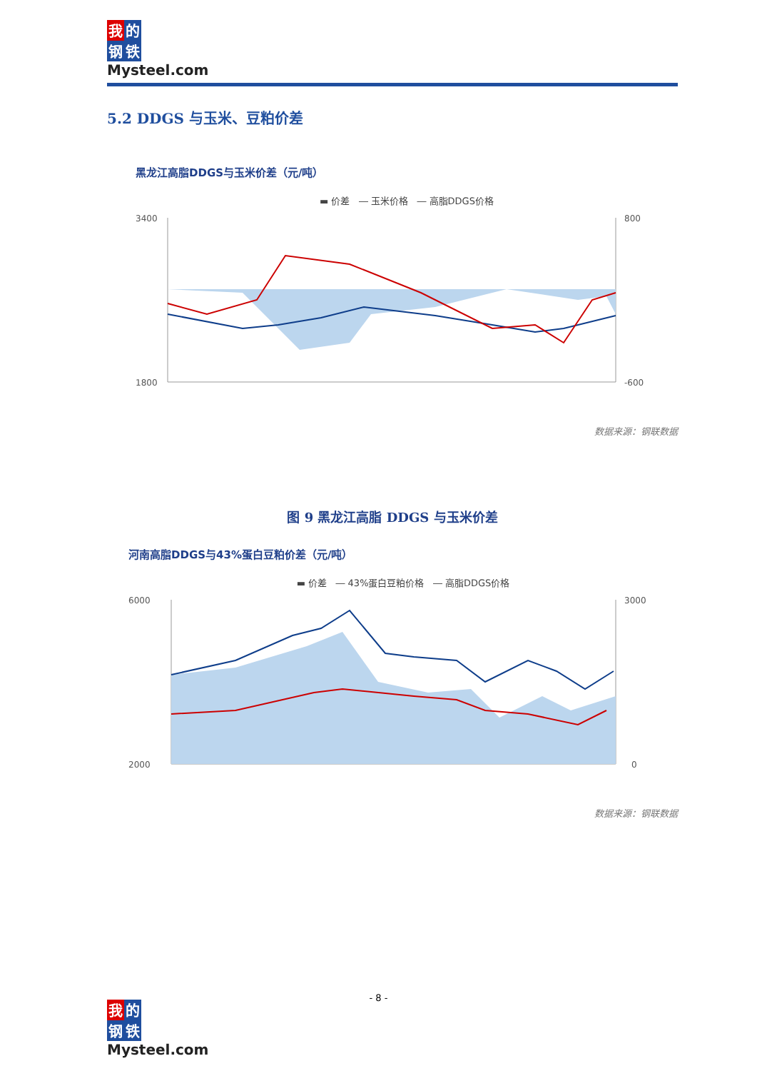我的
钢铁
Mysteel.com
5.2 DDGS 与玉米、豆粕价差
黑龙江高脂DDGS与玉米价差（元/吨）
▬ 价差 ― 玉米价格 ― 高脂DDGS价格
3400
1800
800
-600
数据来源：钢联数据
图 9 黑龙江高脂 DDGS 与玉米价差
河南高脂DDGS与43%蛋白豆粕价差（元/吨）
▬ 价差 ― 43%蛋白豆粕价格 ― 高脂DDGS价格
6000
2000
3000
0
数据来源：钢联数据
- 8 -
我的
钢铁
Mysteel.com